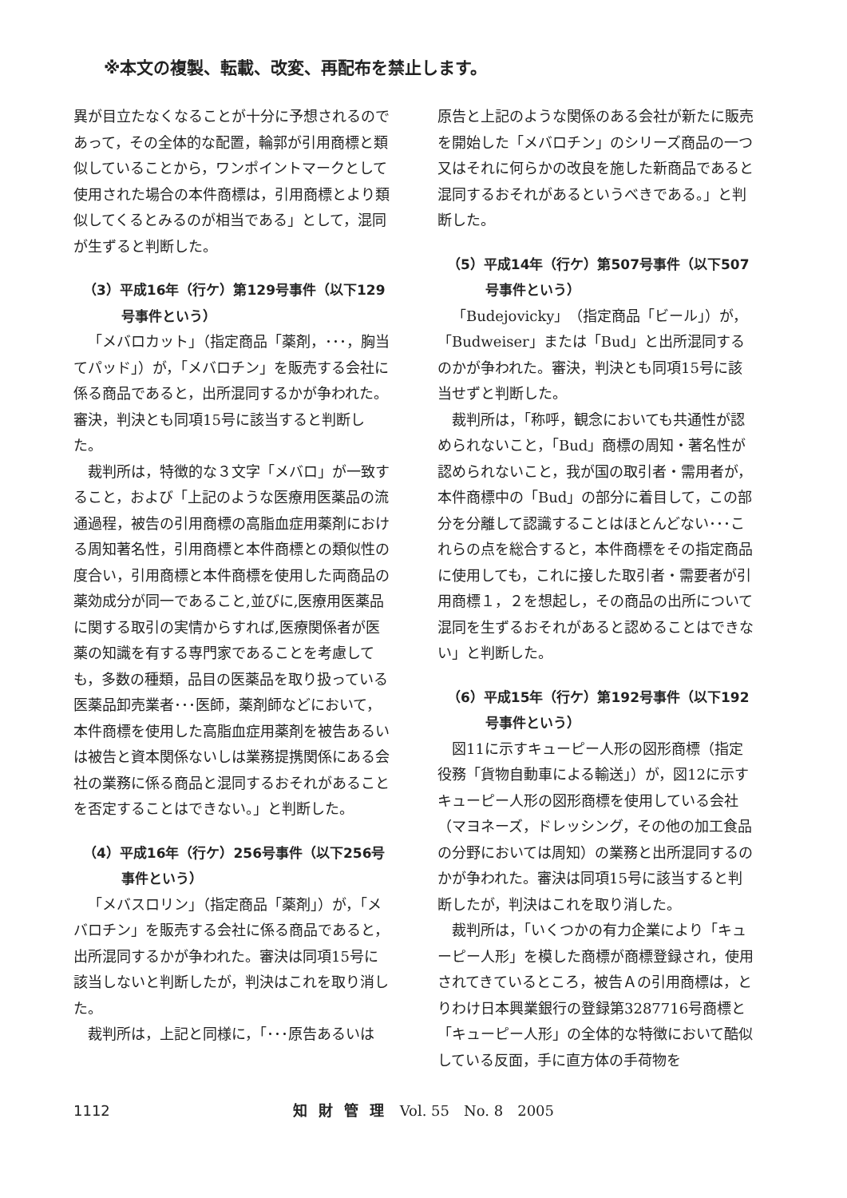※本文の複製、転載、改変、再配布を禁止します。
異が目立たなくなることが十分に予想されるのであって，その全体的な配置，輪郭が引用商標と類似していることから，ワンポイントマークとして使用された場合の本件商標は，引用商標とより類似してくるとみるのが相当である」として，混同が生ずると判断した。
（3）平成16年（行ケ）第129号事件（以下129号事件という）
「メバロカット」（指定商品「薬剤，･･･，胸当てパッド」）が，「メバロチン」を販売する会社に係る商品であると，出所混同するかが争われた。審決，判決とも同項15号に該当すると判断した。
裁判所は，特徴的な３文字「メバロ」が一致すること，および「上記のような医療用医薬品の流通過程，被告の引用商標の高脂血症用薬剤における周知著名性，引用商標と本件商標との類似性の度合い，引用商標と本件商標を使用した両商品の薬効成分が同一であること,並びに,医療用医薬品に関する取引の実情からすれば,医療関係者が医薬の知識を有する専門家であることを考慮しても，多数の種類，品目の医薬品を取り扱っている医薬品卸売業者･･･医師，薬剤師などにおいて，本件商標を使用した高脂血症用薬剤を被告あるいは被告と資本関係ないしは業務提携関係にある会社の業務に係る商品と混同するおそれがあることを否定することはできない。」と判断した。
（4）平成16年（行ケ）256号事件（以下256号事件という）
「メバスロリン」（指定商品「薬剤」）が，「メバロチン」を販売する会社に係る商品であると，出所混同するかが争われた。審決は同項15号に該当しないと判断したが，判決はこれを取り消した。
裁判所は，上記と同様に，「･･･原告あるいは
原告と上記のような関係のある会社が新たに販売を開始した「メバロチン」のシリーズ商品の一つ又はそれに何らかの改良を施した新商品であると混同するおそれがあるというべきである。」と判断した。
（5）平成14年（行ケ）第507号事件（以下507号事件という）
「Budejovicky」（指定商品「ビール」）が，「Budweiser」または「Bud」と出所混同するのかが争われた。審決，判決とも同項15号に該当せずと判断した。
裁判所は，「称呼，観念においても共通性が認められないこと，「Bud」商標の周知・著名性が認められないこと，我が国の取引者・需用者が，本件商標中の「Bud」の部分に着目して，この部分を分離して認識することはほとんどない･･･これらの点を総合すると，本件商標をその指定商品に使用しても，これに接した取引者・需要者が引用商標１，２を想起し，その商品の出所について混同を生ずるおそれがあると認めることはできない」と判断した。
（6）平成15年（行ケ）第192号事件（以下192号事件という）
図11に示すキューピー人形の図形商標（指定役務「貨物自動車による輸送」）が，図12に示すキューピー人形の図形商標を使用している会社（マヨネーズ，ドレッシング，その他の加工食品の分野においては周知）の業務と出所混同するのかが争われた。審決は同項15号に該当すると判断したが，判決はこれを取り消した。
裁判所は，「いくつかの有力企業により「キューピー人形」を模した商標が商標登録され，使用されてきているところ，被告Ａの引用商標は，とりわけ日本興業銀行の登録第3287716号商標と「キューピー人形」の全体的な特徴において酷似している反面，手に直方体の手荷物を
1112 知財管理 Vol. 55　No. 8　2005